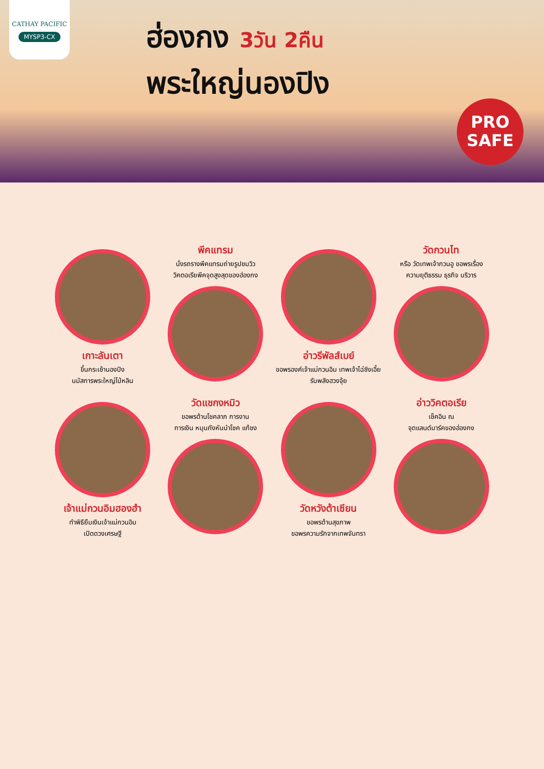CATHAY PACIFIC
MYSP3-CX
ฮ่องกง 3วัน 2คืน
พระใหญ่นองปิง
PRO
SAFE
เกาะลันเตา
ขึ้นกระเช้านองปิง
นมัสการพระใหญ่โป่หลิน
พีคแทรม
นั่งรถรางพีคแทรมถ่ายรูปชมวิว
วิคตอเรียพีคจุดสูงสุดของฮ่องกง
อ่าวรีพัลส์เบย์
ขอพรองค์เจ้าแม่กวนอิม เทพเจ้าไฉ่ซิงเอี้ย
รับพลังฮวงจุ้ย
วัดกวนไท
หรือ วัดเทพเจ้ากวนอู ขอพรเรื่อง
ความยุติธรรม ธุรกิจ บริวาร
เจ้าแม่กวนอิมฮองฮำ
ทำพิธียืมเงินเจ้าแม่กวนอิม
เปิดดวงเศรษฐี
วัดแชกงหมิว
ขอพรด้านโชคลาภ การงาน
การเงิน หมุนกังหันนำโชค แก้ชง
วัดหวังต้าเซียน
ขอพรด้านสุขภาพ
ขอพรความรักจากเทพจันทรา
อ่าววิคตอเรีย
เช็คอิน ณ
จุดแลนด์มาร์คของฮ่องกง